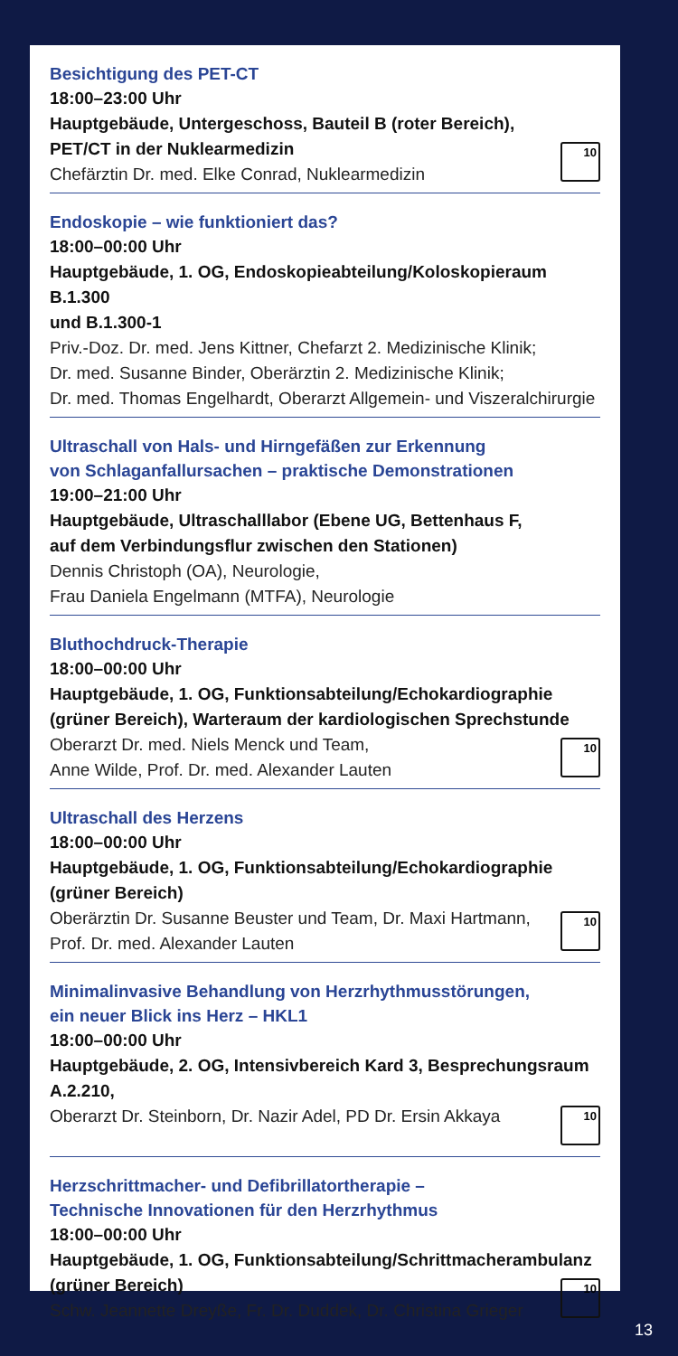Besichtigung des PET-CT
18:00–23:00 Uhr
Hauptgebäude, Untergeschoss, Bauteil B (roter Bereich),
PET/CT in der Nuklearmedizin
Chefärztin Dr. med. Elke Conrad, Nuklearmedizin
10
Endoskopie – wie funktioniert das?
18:00–00:00 Uhr
Hauptgebäude, 1. OG, Endoskopieabteilung/Koloskopieraum B.1.300
und B.1.300-1
Priv.-Doz. Dr. med. Jens Kittner, Chefarzt 2. Medizinische Klinik;
Dr. med. Susanne Binder, Oberärztin 2. Medizinische Klinik;
Dr. med. Thomas Engelhardt, Oberarzt Allgemein- und Viszeralchirurgie
Ultraschall von Hals- und Hirngefäßen zur Erkennung
von Schlaganfallursachen – praktische Demonstrationen
19:00–21:00 Uhr
Hauptgebäude, Ultraschalllabor (Ebene UG, Bettenhaus F,
auf dem Verbindungsflur zwischen den Stationen)
Dennis Christoph (OA), Neurologie,
Frau Daniela Engelmann (MTFA), Neurologie
Bluthochdruck-Therapie
18:00–00:00 Uhr
Hauptgebäude, 1. OG, Funktionsabteilung/Echokardiographie
(grüner Bereich), Warteraum der kardiologischen Sprechstunde
Oberarzt Dr. med. Niels Menck und Team,
Anne Wilde, Prof. Dr. med. Alexander Lauten
10
Ultraschall des Herzens
18:00–00:00 Uhr
Hauptgebäude, 1. OG, Funktionsabteilung/Echokardiographie
(grüner Bereich)
Oberärztin Dr. Susanne Beuster und Team, Dr. Maxi Hartmann,
Prof. Dr. med. Alexander Lauten
10
Minimalinvasive Behandlung von Herzrhythmusstörungen,
ein neuer Blick ins Herz – HKL1
18:00–00:00 Uhr
Hauptgebäude, 2. OG, Intensivbereich Kard 3, Besprechungsraum A.2.210,
Oberarzt Dr. Steinborn, Dr. Nazir Adel, PD Dr. Ersin Akkaya
10
Herzschrittmacher- und Defibrillatortherapie –
Technische Innovationen für den Herzrhythmus
18:00–00:00 Uhr
Hauptgebäude, 1. OG, Funktionsabteilung/Schrittmacherambulanz
(grüner Bereich)
Schw. Jeannette Dreyße, Fr. Dr. Duddek, Dr. Christina Grieger
10
13